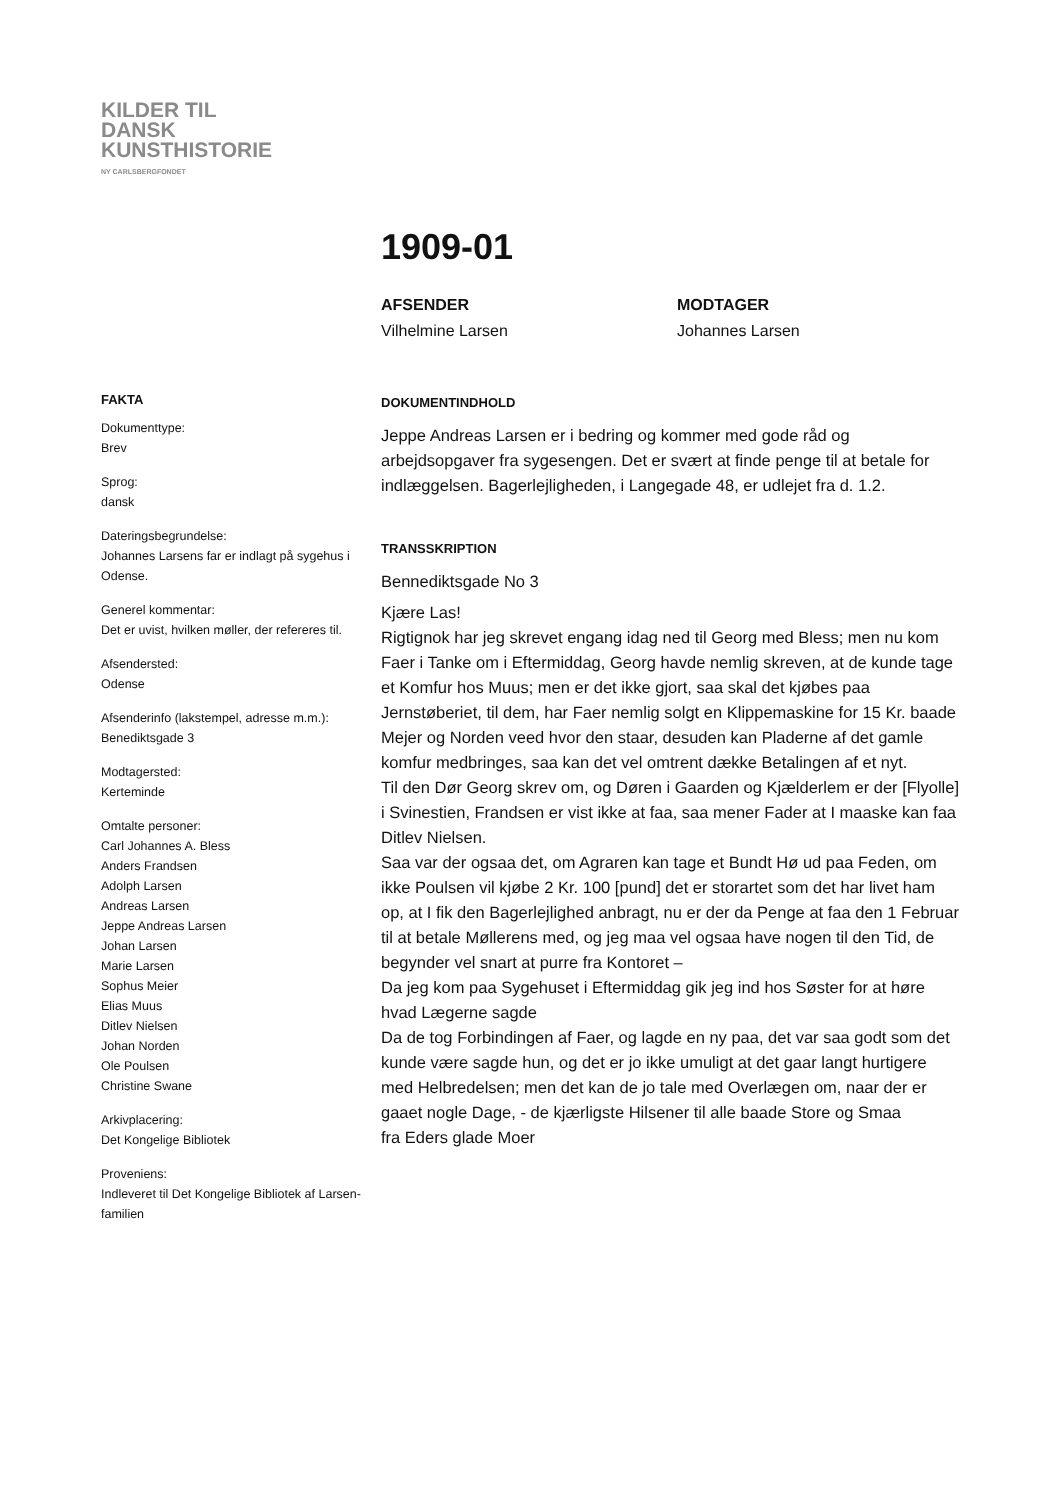KILDER TIL
DANSK
KUNSTHISTORIE
NY CARLSBERGFONDET
1909-01
AFSENDER
Vilhelmine Larsen
MODTAGER
Johannes Larsen
FAKTA
Dokumenttype:
Brev
Sprog:
dansk
Dateringsbegrundelse:
Johannes Larsens far er indlagt på sygehus i Odense.
Generel kommentar:
Det er uvist, hvilken møller, der refereres til.
Afsendersted:
Odense
Afsenderinfo (lakstempel, adresse m.m.):
Benediktsgade 3
Modtagersted:
Kerteminde
Omtalte personer:
Carl Johannes A. Bless
Anders Frandsen
Adolph Larsen
Andreas Larsen
Jeppe Andreas Larsen
Johan Larsen
Marie Larsen
Sophus Meier
Elias Muus
Ditlev Nielsen
Johan Norden
Ole Poulsen
Christine Swane
Arkivplacering:
Det Kongelige Bibliotek
Proveniens:
Indleveret til Det Kongelige Bibliotek af Larsen-familien
DOKUMENTINDHOLD
Jeppe Andreas Larsen er i bedring og kommer med gode råd og arbejdsopgaver fra sygesengen. Det er svært at finde penge til at betale for indlæggelsen. Bagerlejligheden, i Langegade 48, er udlejet fra d. 1.2.
TRANSSKRIPTION
Bennediktsgade No 3
Kjære Las!
Rigtignok har jeg skrevet engang idag ned til Georg med Bless; men nu kom Faer i Tanke om i Eftermiddag, Georg havde nemlig skreven, at de kunde tage et Komfur hos Muus; men er det ikke gjort, saa skal det kjøbes paa Jernstøberiet, til dem, har Faer nemlig solgt en Klippemaskine for 15 Kr. baade Mejer og Norden veed hvor den staar, desuden kan Pladerne af det gamle komfur medbringes, saa kan det vel omtrent dække Betalingen af et nyt.
Til den Dør Georg skrev om, og Døren i Gaarden og Kjælderlem er der [Flyolle] i Svinestien, Frandsen er vist ikke at faa, saa mener Fader at I maaske kan faa Ditlev Nielsen.
Saa var der ogsaa det, om Agraren kan tage et Bundt Hø ud paa Feden, om ikke Poulsen vil kjøbe 2 Kr. 100 [pund] det er storartet som det har livet ham op, at I fik den Bagerlejlighed anbragt, nu er der da Penge at faa den 1 Februar til at betale Møllerens med, og jeg maa vel ogsaa have nogen til den Tid, de begynder vel snart at purre fra Kontoret –
Da jeg kom paa Sygehuset i Eftermiddag gik jeg ind hos Søster for at høre hvad Lægerne sagde
Da de tog Forbindingen af Faer, og lagde en ny paa, det var saa godt som det kunde være sagde hun, og det er jo ikke umuligt at det gaar langt hurtigere med Helbredelsen; men det kan de jo tale med Overlægen om, naar der er gaaet nogle Dage, - de kjærligste Hilsener til alle baade Store og Smaa
fra Eders glade Moer